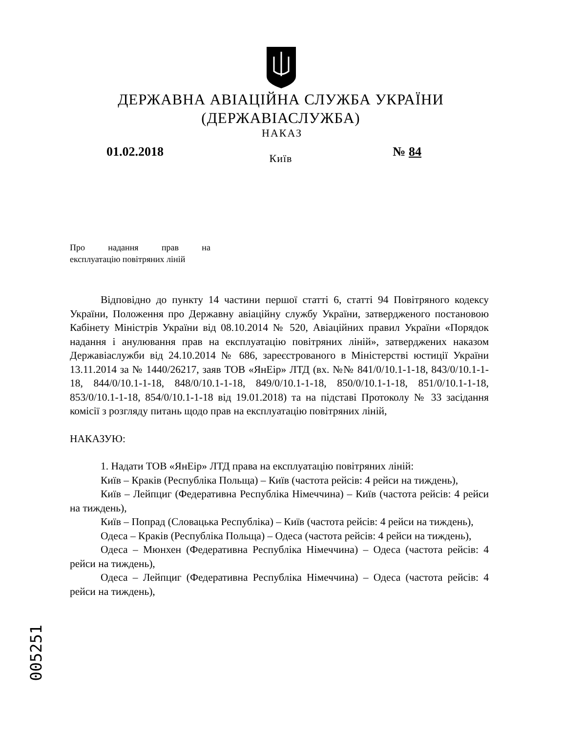ДЕРЖАВНА АВІАЦІЙНА СЛУЖБА УКРАЇНИ
(ДЕРЖАВІАСЛУЖБА)
НАКАЗ
01.02.2018 № 84
Київ
Про надання прав на
експлуатацію повітряних ліній
Відповідно до пункту 14 частини першої статті 6, статті 94 Повітряного кодексу України, Положення про Державну авіаційну службу України, затвердженого постановою Кабінету Міністрів України від 08.10.2014 № 520, Авіаційних правил України «Порядок надання і анулювання прав на експлуатацію повітряних ліній», затверджених наказом Державіаслужби від 24.10.2014 № 686, зареєстрованого в Міністерстві юстиції України 13.11.2014 за № 1440/26217, заяв ТОВ «ЯнЕір» ЛТД (вх. №№ 841/0/10.1-1-18, 843/0/10.1-1-18, 844/0/10.1-1-18, 848/0/10.1-1-18, 849/0/10.1-1-18, 850/0/10.1-1-18, 851/0/10.1-1-18, 853/0/10.1-1-18, 854/0/10.1-1-18 від 19.01.2018) та на підставі Протоколу № 33 засідання комісії з розгляду питань щодо прав на експлуатацію повітряних ліній,
НАКАЗУЮ:
1. Надати ТОВ «ЯнЕір» ЛТД права на експлуатацію повітряних ліній:
Київ – Краків (Республіка Польща) – Київ (частота рейсів: 4 рейси на тиждень),
Київ – Лейпциг (Федеративна Республіка Німеччина) – Київ (частота рейсів: 4 рейси на тиждень),
Київ – Попрад (Словацька Республіка) – Київ (частота рейсів: 4 рейси на тиждень),
Одеса – Краків (Республіка Польща) – Одеса (частота рейсів: 4 рейси на тиждень),
Одеса – Мюнхен (Федеративна Республіка Німеччина) – Одеса (частота рейсів: 4 рейси на тиждень),
Одеса – Лейпциг (Федеративна Республіка Німеччина) – Одеса (частота рейсів: 4 рейси на тиждень),
005251